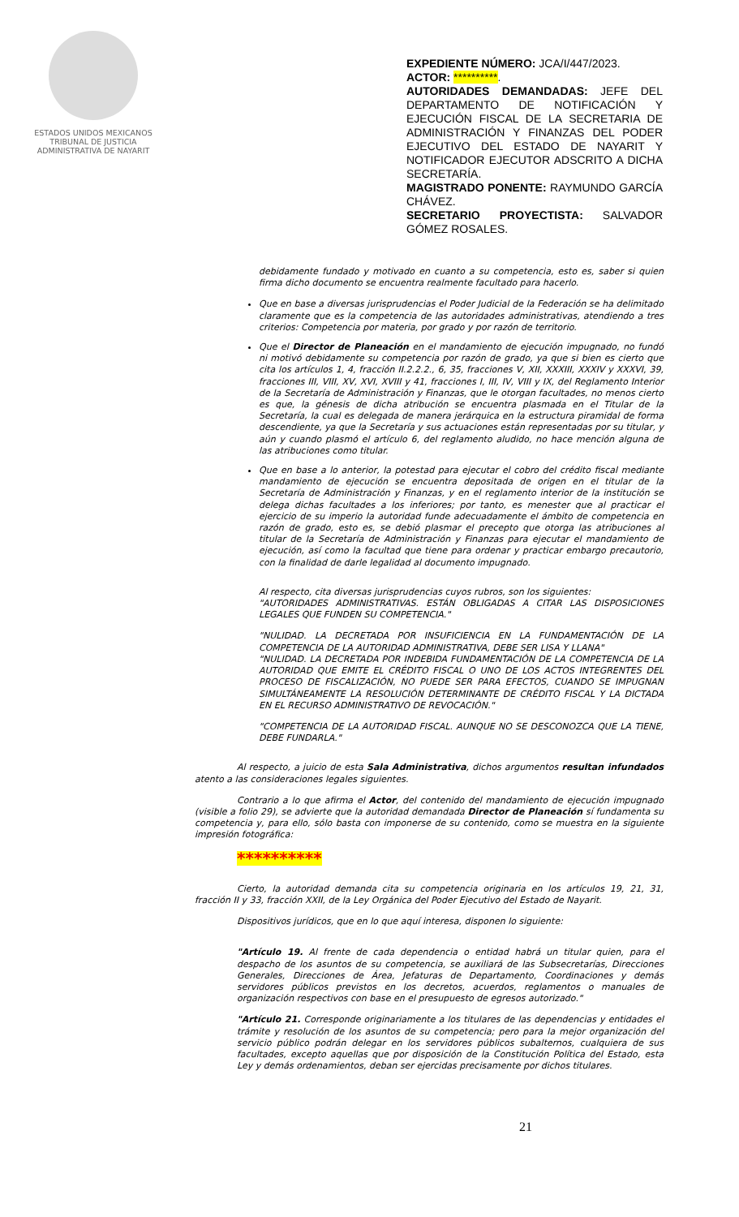ESTADOS UNIDOS MEXICANOS
TRIBUNAL DE JUSTICIA
ADMINISTRATIVA DE NAYARIT
EXPEDIENTE NÚMERO: JCA/I/447/2023.
ACTOR: **********.
AUTORIDADES DEMANDADAS: JEFE DEL DEPARTAMENTO DE NOTIFICACIÓN Y EJECUCIÓN FISCAL DE LA SECRETARIA DE ADMINISTRACIÓN Y FINANZAS DEL PODER EJECUTIVO DEL ESTADO DE NAYARIT Y NOTIFICADOR EJECUTOR ADSCRITO A DICHA SECRETARÍA.
MAGISTRADO PONENTE: RAYMUNDO GARCÍA CHÁVEZ.
SECRETARIO PROYECTISTA: SALVADOR GÓMEZ ROSALES.
debidamente fundado y motivado en cuanto a su competencia, esto es, saber si quien firma dicho documento se encuentra realmente facultado para hacerlo.
Que en base a diversas jurisprudencias el Poder Judicial de la Federación se ha delimitado claramente que es la competencia de las autoridades administrativas, atendiendo a tres criterios: Competencia por materia, por grado y por razón de territorio.
Que el Director de Planeación en el mandamiento de ejecución impugnado, no fundó ni motivó debidamente su competencia por razón de grado, ya que si bien es cierto que cita los artículos 1, 4, fracción II.2.2.2., 6, 35, fracciones V, XII, XXXIII, XXXIV y XXXVI, 39, fracciones III, VIII, XV, XVI, XVIII y 41, fracciones I, III, IV, VIII y IX, del Reglamento Interior de la Secretaría de Administración y Finanzas, que le otorgan facultades, no menos cierto es que, la génesis de dicha atribución se encuentra plasmada en el Titular de la Secretaría, la cual es delegada de manera jerárquica en la estructura piramidal de forma descendiente, ya que la Secretaría y sus actuaciones están representadas por su titular, y aún y cuando plasmó el artículo 6, del reglamento aludido, no hace mención alguna de las atribuciones como titular.
Que en base a lo anterior, la potestad para ejecutar el cobro del crédito fiscal mediante mandamiento de ejecución se encuentra depositada de origen en el titular de la Secretaría de Administración y Finanzas, y en el reglamento interior de la institución se delega dichas facultades a los inferiores; por tanto, es menester que al practicar el ejercicio de su imperio la autoridad funde adecuadamente el ámbito de competencia en razón de grado, esto es, se debió plasmar el precepto que otorga las atribuciones al titular de la Secretaría de Administración y Finanzas para ejecutar el mandamiento de ejecución, así como la facultad que tiene para ordenar y practicar embargo precautorio, con la finalidad de darle legalidad al documento impugnado.
Al respecto, cita diversas jurisprudencias cuyos rubros, son los siguientes:
"AUTORIDADES ADMINISTRATIVAS. ESTÁN OBLIGADAS A CITAR LAS DISPOSICIONES LEGALES QUE FUNDEN SU COMPETENCIA."
"NULIDAD. LA DECRETADA POR INSUFICIENCIA EN LA FUNDAMENTACIÓN DE LA COMPETENCIA DE LA AUTORIDAD ADMINISTRATIVA, DEBE SER LISA Y LLANA"
"NULIDAD. LA DECRETADA POR INDEBIDA FUNDAMENTACIÓN DE LA COMPETENCIA DE LA AUTORIDAD QUE EMITE EL CRÉDITO FISCAL O UNO DE LOS ACTOS INTEGRENTES DEL PROCESO DE FISCALIZACIÓN, NO PUEDE SER PARA EFECTOS, CUANDO SE IMPUGNAN SIMULTÁNEAMENTE LA RESOLUCIÓN DETERMINANTE DE CRÉDITO FISCAL Y LA DICTADA EN EL RECURSO ADMINISTRATIVO DE REVOCACIÓN."
"COMPETENCIA DE LA AUTORIDAD FISCAL. AUNQUE NO SE DESCONOZCA QUE LA TIENE, DEBE FUNDARLA."
Al respecto, a juicio de esta Sala Administrativa, dichos argumentos resultan infundados atento a las consideraciones legales siguientes.
Contrario a lo que afirma el Actor, del contenido del mandamiento de ejecución impugnado (visible a folio 29), se advierte que la autoridad demandada Director de Planeación sí fundamenta su competencia y, para ello, sólo basta con imponerse de su contenido, como se muestra en la siguiente impresión fotográfica:
**********
Cierto, la autoridad demanda cita su competencia originaria en los artículos 19, 21, 31, fracción II y 33, fracción XXII, de la Ley Orgánica del Poder Ejecutivo del Estado de Nayarit.
Dispositivos jurídicos, que en lo que aquí interesa, disponen lo siguiente:
"Artículo 19. Al frente de cada dependencia o entidad habrá un titular quien, para el despacho de los asuntos de su competencia, se auxiliará de las Subsecretarías, Direcciones Generales, Direcciones de Área, Jefaturas de Departamento, Coordinaciones y demás servidores públicos previstos en los decretos, acuerdos, reglamentos o manuales de organización respectivos con base en el presupuesto de egresos autorizado."
"Artículo 21. Corresponde originariamente a los titulares de las dependencias y entidades el trámite y resolución de los asuntos de su competencia; pero para la mejor organización del servicio público podrán delegar en los servidores públicos subalternos, cualquiera de sus facultades, excepto aquellas que por disposición de la Constitución Política del Estado, esta Ley y demás ordenamientos, deban ser ejercidas precisamente por dichos titulares.
21